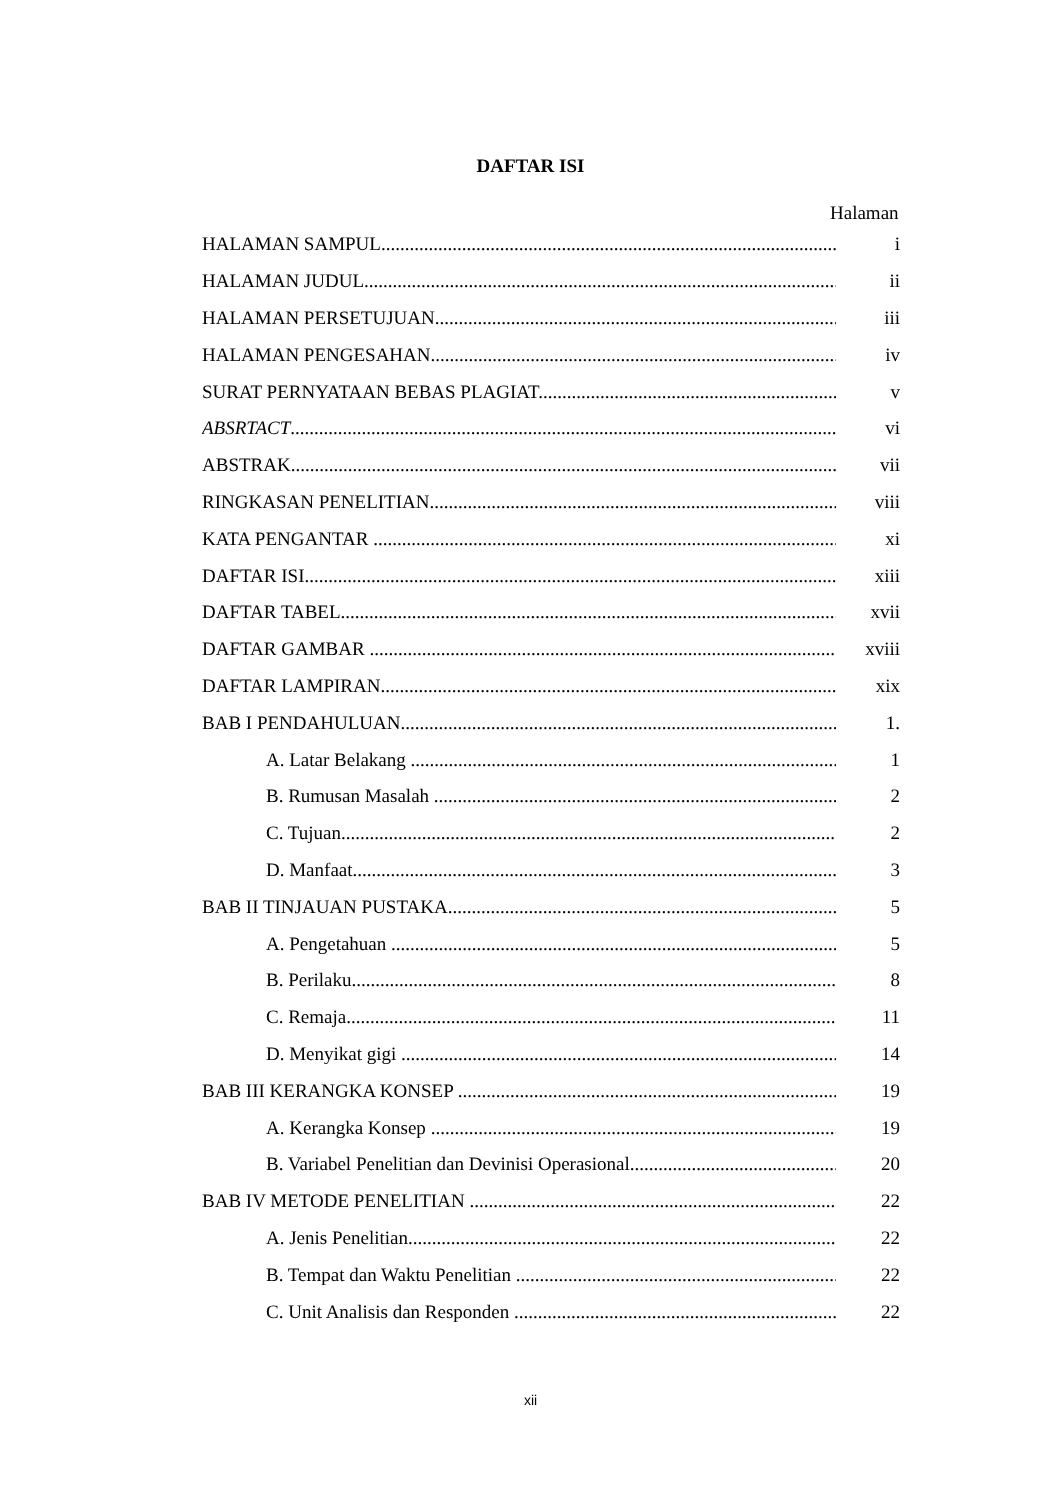DAFTAR ISI
Halaman
HALAMAN SAMPUL i
HALAMAN JUDUL ii
HALAMAN PERSETUJUAN iii
HALAMAN PENGESAHAN iv
SURAT PERNYATAAN BEBAS PLAGIAT v
ABSRTACT vi
ABSTRAK vii
RINGKASAN PENELITIAN viii
KATA PENGANTAR xi
DAFTAR ISI xiii
DAFTAR TABEL xvii
DAFTAR GAMBAR xviii
DAFTAR LAMPIRAN xix
BAB I PENDAHULUAN 1.
A. Latar Belakang 1
B. Rumusan Masalah 2
C. Tujuan 2
D. Manfaat 3
BAB II TINJAUAN PUSTAKA 5
A. Pengetahuan 5
B. Perilaku 8
C. Remaja 11
D. Menyikat gigi 14
BAB III KERANGKA KONSEP 19
A. Kerangka Konsep 19
B. Variabel Penelitian dan Devinisi Operasional 20
BAB IV METODE PENELITIAN 22
A. Jenis Penelitian 22
B. Tempat dan Waktu Penelitian 22
C. Unit Analisis dan Responden 22
xii